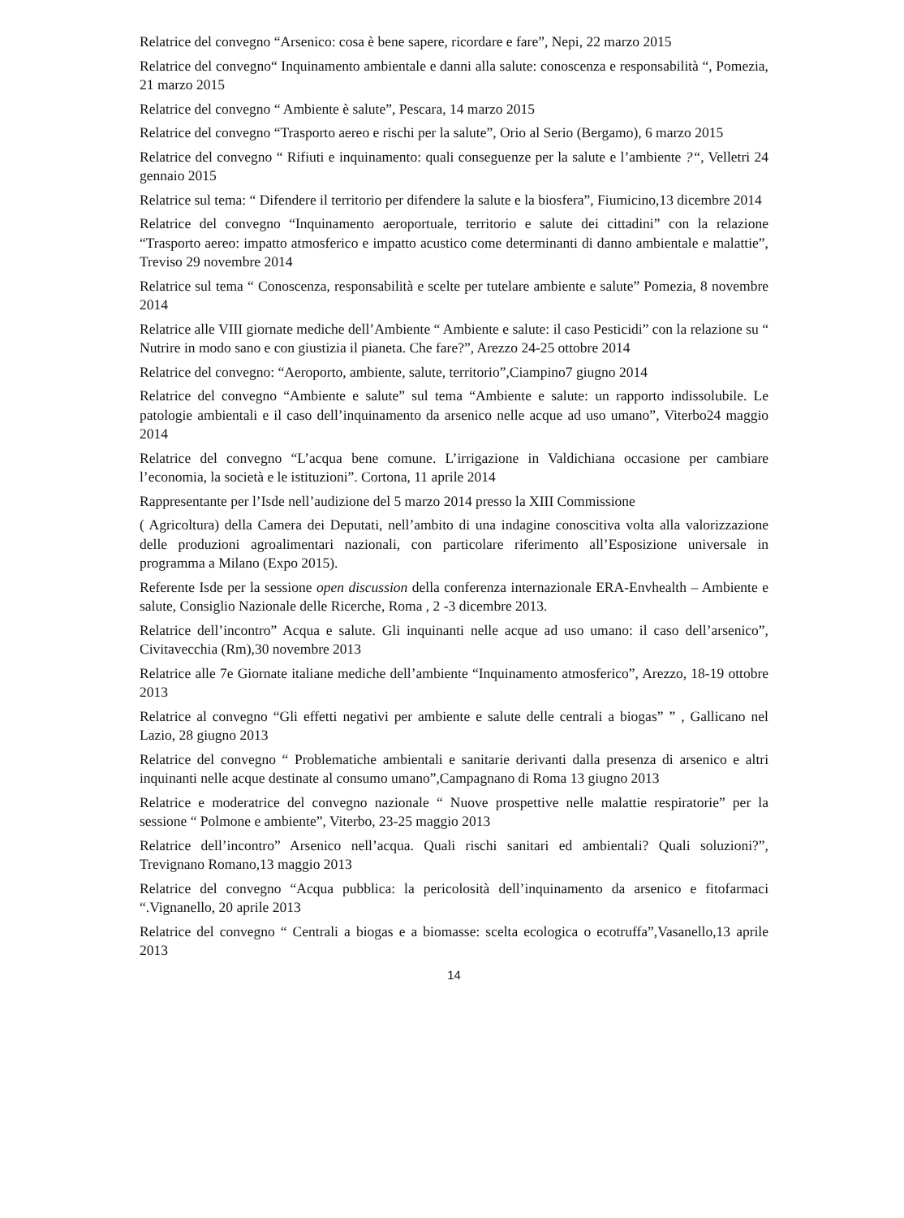Relatrice del convegno “Arsenico: cosa è bene sapere, ricordare e fare”, Nepi, 22 marzo 2015
Relatrice del convegno“ Inquinamento ambientale e danni alla salute: conoscenza e responsabilità “, Pomezia, 21 marzo 2015
Relatrice del convegno “ Ambiente è salute”, Pescara, 14 marzo 2015
Relatrice del convegno “Trasporto aereo e rischi per la salute”, Orio al Serio (Bergamo), 6 marzo 2015
Relatrice del convegno “ Rifiuti e inquinamento: quali conseguenze per la salute e l’ambiente ?“, Velletri 24 gennaio 2015
Relatrice sul tema: “ Difendere il territorio per difendere la salute e la biosfera”, Fiumicino,13 dicembre 2014
Relatrice del convegno “Inquinamento aeroportuale, territorio e salute dei cittadini” con la relazione “Trasporto aereo: impatto atmosferico e impatto acustico come determinanti di danno ambientale e malattie”, Treviso 29 novembre 2014
Relatrice sul tema “ Conoscenza, responsabilità e scelte per tutelare ambiente e salute” Pomezia, 8 novembre 2014
Relatrice alle VIII giornate mediche dell’Ambiente “ Ambiente e salute: il caso Pesticidi” con la relazione su “ Nutrire in modo sano e con giustizia il pianeta. Che fare?”, Arezzo 24-25 ottobre 2014
Relatrice del convegno: “Aeroporto, ambiente, salute, territorio”,Ciampino7 giugno 2014
Relatrice del convegno “Ambiente e salute” sul tema “Ambiente e salute: un rapporto indissolubile. Le patologie ambientali e il caso dell’inquinamento da arsenico nelle acque ad uso umano”, Viterbo24 maggio 2014
Relatrice del convegno “L’acqua bene comune. L’irrigazione in Valdichiana occasione per cambiare l’economia, la società e le istituzioni”. Cortona, 11 aprile 2014
Rappresentante per l’Isde nell’audizione del 5 marzo 2014 presso la XIII Commissione
( Agricoltura) della Camera dei Deputati, nell’ambito di una indagine conoscitiva volta alla valorizzazione delle produzioni agroalimentari nazionali, con particolare riferimento all’Esposizione universale in programma a Milano (Expo 2015).
Referente Isde per la sessione open discussion della conferenza internazionale ERA-Envhealth – Ambiente e salute, Consiglio Nazionale delle Ricerche, Roma , 2 -3 dicembre 2013.
Relatrice dell’incontro” Acqua e salute. Gli inquinanti nelle acque ad uso umano: il caso dell’arsenico”, Civitavecchia (Rm),30 novembre 2013
Relatrice alle 7e Giornate italiane mediche dell’ambiente “Inquinamento atmosferico”, Arezzo, 18-19 ottobre 2013
Relatrice al convegno “Gli effetti negativi per ambiente e salute delle centrali a biogas” ” , Gallicano nel Lazio, 28 giugno 2013
Relatrice del convegno “ Problematiche ambientali e sanitarie derivanti dalla presenza di arsenico e altri inquinanti nelle acque destinate al consumo umano”,Campagnano di Roma 13 giugno 2013
Relatrice e moderatrice del convegno nazionale “ Nuove prospettive nelle malattie respiratorie” per la sessione “ Polmone e ambiente”, Viterbo, 23-25 maggio 2013
Relatrice dell’incontro” Arsenico nell’acqua. Quali rischi sanitari ed ambientali? Quali soluzioni?”, Trevignano Romano,13 maggio 2013
Relatrice del convegno “Acqua pubblica: la pericolosità dell’inquinamento da arsenico e fitofarmaci “.Vignanello, 20 aprile 2013
Relatrice del convegno “ Centrali a biogas e a biomasse: scelta ecologica o ecotruffa”,Vasanello,13 aprile 2013
14